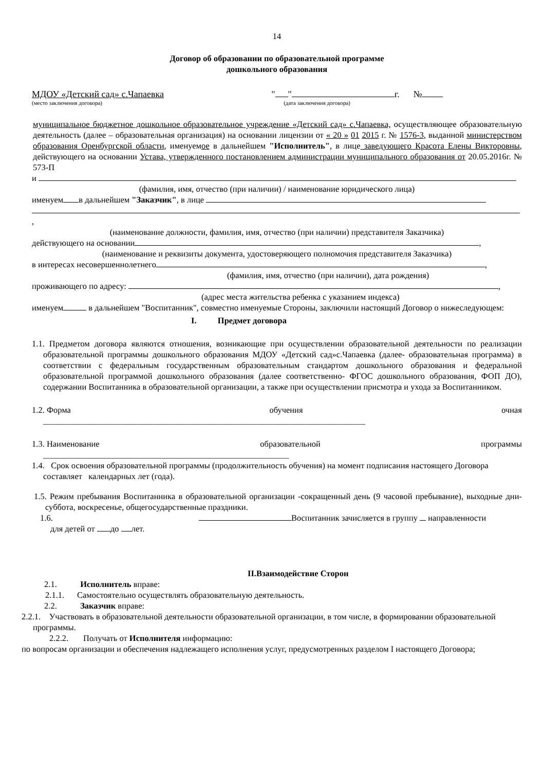14
Договор об образовании по образовательной программе
дошкольного образования
МДОУ «Детский сад» с.Чапаевка " " г. №
(место заключения договора) (дата заключения договора)
муниципальное бюджетное дошкольное образовательное учреждение «Детский сад» с.Чапаевка, осуществляющее образовательную деятельность (далее – образовательная организация) на основании лицензии от « 20 » 01 2015 г. № 1576-3, выданной министерством образования Оренбургской области, именуемое в дальнейшем "Исполнитель", в лице заведующего Красота Елены Викторовны, действующего на основании Устава, утвержденного постановлением администрации муниципального образования от 20.05.2016г. № 573-П
и
(фамилия, имя, отчество (при наличии) / наименование юридического лица)
именуем в дальнейшем "Заказчик", в лице
,
(наименование должности, фамилия, имя, отчество (при наличии) представителя Заказчика)
действующего на основании ,
(наименование и реквизиты документа, удостоверяющего полномочия представителя Заказчика)
в интересах несовершеннолетнего ,
(фамилия, имя, отчество (при наличии), дата рождения)
проживающего по адресу: ,
(адрес места жительства ребенка с указанием индекса)
именуем в дальнейшем "Воспитанник", совместно именуемые Стороны, заключили настоящий Договор о нижеследующем:
I. Предмет договора
1.1. Предметом договора являются отношения, возникающие при осуществлении образовательной деятельности по реализации образовательной программы дошкольного образования МДОУ «Детский сад»с.Чапаевка (далее- образовательная программа) в соответствии с федеральным государственным образовательным стандартом дошкольного образования и федеральной образовательной программой дошкольного образования (далее соответственно- ФГОС дошкольного образования, ФОП ДО), содержании Воспитанника в образовательной организации, а также при осуществлении присмотра и ухода за Воспитанником.
1.2. Форма обучения очная
____________________________________________________________________________
1.3. Наименование образовательной программы
__________________________________________________________
1.4. Срок освоения образовательной программы (продолжительность обучения) на момент подписания настоящего Договора составляет календарных лет (года).
1.5. Режим пребывания Воспитанника в образовательной организации -сокращенный день (9 часовой пребывание), выходные дни-суббота, воскресенье, общегосударственные праздники.
1.6. Воспитанник зачисляется в группу направленности
для детей от до лет.
II.Взаимодействие Сторон
2.1. Исполнитель вправе:
2.1.1. Самостоятельно осуществлять образовательную деятельность.
2.2. Заказчик вправе:
2.2.1. Участвовать в образовательной деятельности образовательной организации, в том числе, в формировании образовательной программы.
2.2.2. Получать от Исполнителя информацию:
по вопросам организации и обеспечения надлежащего исполнения услуг, предусмотренных разделом I настоящего Договора;